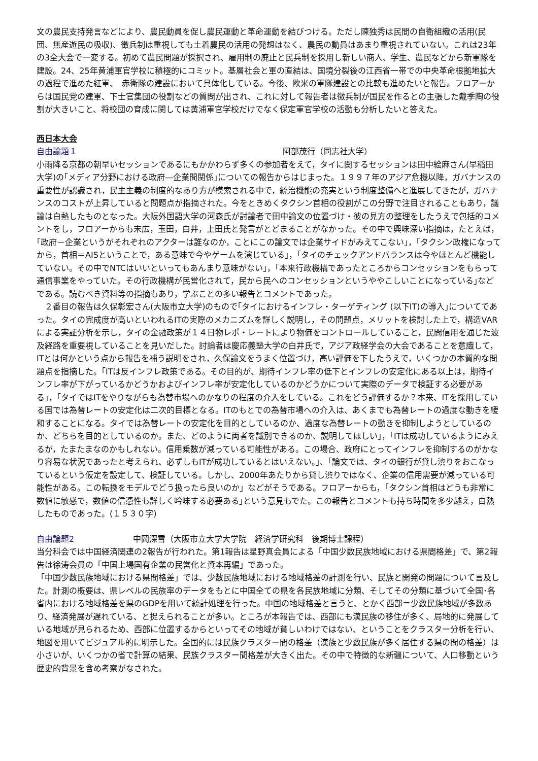文の農民支持発言などにより、農民動員を促し農民運動と革命運動を結びつける。ただし陳独秀は民間の自衛組織の活用(民団、無産遊民の吸収)、徴兵制は重視しても土着農民の活用の発想はなく、農民の動員はあまり重視されていない。これは23年の3全大会で一変する。初めて農民問題が採択され、雇用制の廃止と民兵制を採用し新しい商人、学生、農民などから新軍隊を建設。24、25年黄浦軍官学校に積極的にコミット。基層社会と軍の直結は、国境分裂後の江西省一帯での中央革命根拠地拡大の過程で進めた紅軍、　赤衛隊の建設において具体化している。今後、欧米の軍隊建設との比較も進めたいと報告。フロアーからは国民党の建軍、下士官集団の役割などの質問が出され、これに対して報告者は徴兵制が国民を作るとの主張した戴季陶の役割が大きいこと、将校団の育成に関しては黄浦軍官学校だけでなく保定軍官学校の活動も分析したいと答えた。
西日本大会
自由論題１ 阿部茂行（同志社大学）
小雨降る京都の朝早いセッションであるにもかかわらず多くの参加者をえて，タイに関するセッションは田中絵麻さん(早稲田大学)の｢メディア分野における政府―企業間関係｣についての報告からはじまった。１９９７年のアジア危機以降，ガバナンスの重要性が認識され，民主主義の制度的なあり方が模索される中で，統治機能の充実という制度整備へと進展してきたが，ガバナンスのコストが上昇していると問題点が指摘された。今をときめくタクシン首相の役割がこの分野で注目されることもあり，議論は白熱したものとなった。大阪外国語大学の河森氏が討論者で田中論文の位置づけ・彼の見方の整理をしたうえで包括的コメントをし，フロアーからも末広，玉田，白井，上田氏と発言がとどまることがなかった。その中で興味深い指摘は，たとえば，｢政府－企業というがそれぞれのアクターは誰なのか，ことにこの論文では企業サイドがみえてこない｣，｢タクシン政権になってから，首相＝AISということで，ある意味で今やゲームを演じている｣，｢タイのチェックアンドバランスは今やほとんど機能していない。その中でNTCはいいといってもあんまり意味がない｣，｢本来行政機構であったところからコンセッションをもらって通信事業をやっていた。その行政機構が民営化されて，民から民へのコンセッションというややこしいことになっている｣などである。読むべき資料等の指摘もあり，学ぶことの多い報告とコメントであった。
　２番目の報告は久保彰宏さん(大阪市立大学)のもので｢タイにおけるインフレ・ターゲティング (以下IT)の導入｣についてであった。タイの完成度が高いといわれるITの実際のメカニズムを詳しく説明し，その問題点，メリットを検討した上で，構造VARによる実証分析を示し，タイの金融政策が１４日物レポ・レートにより物価をコントロールしていること，民間信用を通じた波及経路を重要視していることを見いだした。討論者は慶応義塾大学の白井氏で，アジア政経学会の大会であることを意識して，ITとは何かという点から報告を補う説明をされ，久保論文をうまく位置づけ，高い評価を下したうえで，いくつかの本質的な問題点を指摘した。｢ITは反インフレ政策である。その目的が、期待インフレ率の低下とインフレの安定化にある以上は，期待インフレ率が下がっているかどうかおよびインフレ率が安定化しているのかどうかについて実際のデータで検証する必要がある｣，｢タイではITをやりながらも為替市場へのかなりの程度の介入をしている。これをどう評価するか？本来、ITを採用している国では為替レートの安定化は二次的目標となる。ITのもとでの為替市場への介入は、あくまでも為替レートの過度な動きを緩和することになる。タイでは為替レートの安定化を目的としているのか、過度な為替レートの動きを抑制しようとしているのか、どちらを目的としているのか。また、どのように両者を識別できるのか、説明してほしい｣，｢ITは成功しているようにみえるが，たまたまなのかもしれない。信用乗数が減っている可能性がある。この場合、政府にとってインフレを抑制するのがかなり容易な状況であったと考えられ、必ずしもITが成功しているとはいえない。｣、「論文では、タイの銀行が貸し渋りをおこなっているという仮定を設定して、検証している。しかし、2000年あたりから貸し渋りではなく、企業の信用需要が減っている可能性がある。この転換をモデルでどう扱ったら良いのか」などがそうである。フロアーからも，｢タクシン首相はどうも非常に数値に敏感で，数値の信憑性も詳しく吟味する必要ある｣という意見もでた。この報告とコメントも持ち時間を多少越え，白熱したものであった。(１５３０字)
自由論題2 中岡深雪（大阪市立大学大学院　経済学研究科　後期博士課程）
当分科会では中国経済関連の2報告が行われた。第1報告は星野真会員による「中国少数民族地域における県間格差」で、第2報告は徐涛会員の「中国上場国有企業の民営化と資本再編」であった。
「中国少数民族地域における県間格差」では、少数民族地域における地域格差の計測を行い、民族と開発の問題について言及した。計測の概要は、県レベルの民族率のデータをもとに中国全ての県を各民族地域に分類、そしてその分類に基づいて全国･各省内における地域格差を県のGDPを用いて統計処理を行った。中国の地域格差と言うと、とかく西部＝少数民族地域が多数あり、経済発展が遅れている、と捉えられることが多い。ところが本報告では、西部にも漢民族の移住が多く、局地的に発展している地域が見られるため、西部に位置するからといってその地域が貧しいわけではない、ということをクラスター分析を行い、地図を用いてビジュアル的に明示した。全国的には民族クラスター間の格差（漢族と少数民族が多く居住する県の間の格差）は小さいが、いくつかの省で計算の結果、民族クラスター間格差が大きく出た。その中で特徴的な新疆について、人口移動という歴史的背景を含め考察がなされた。